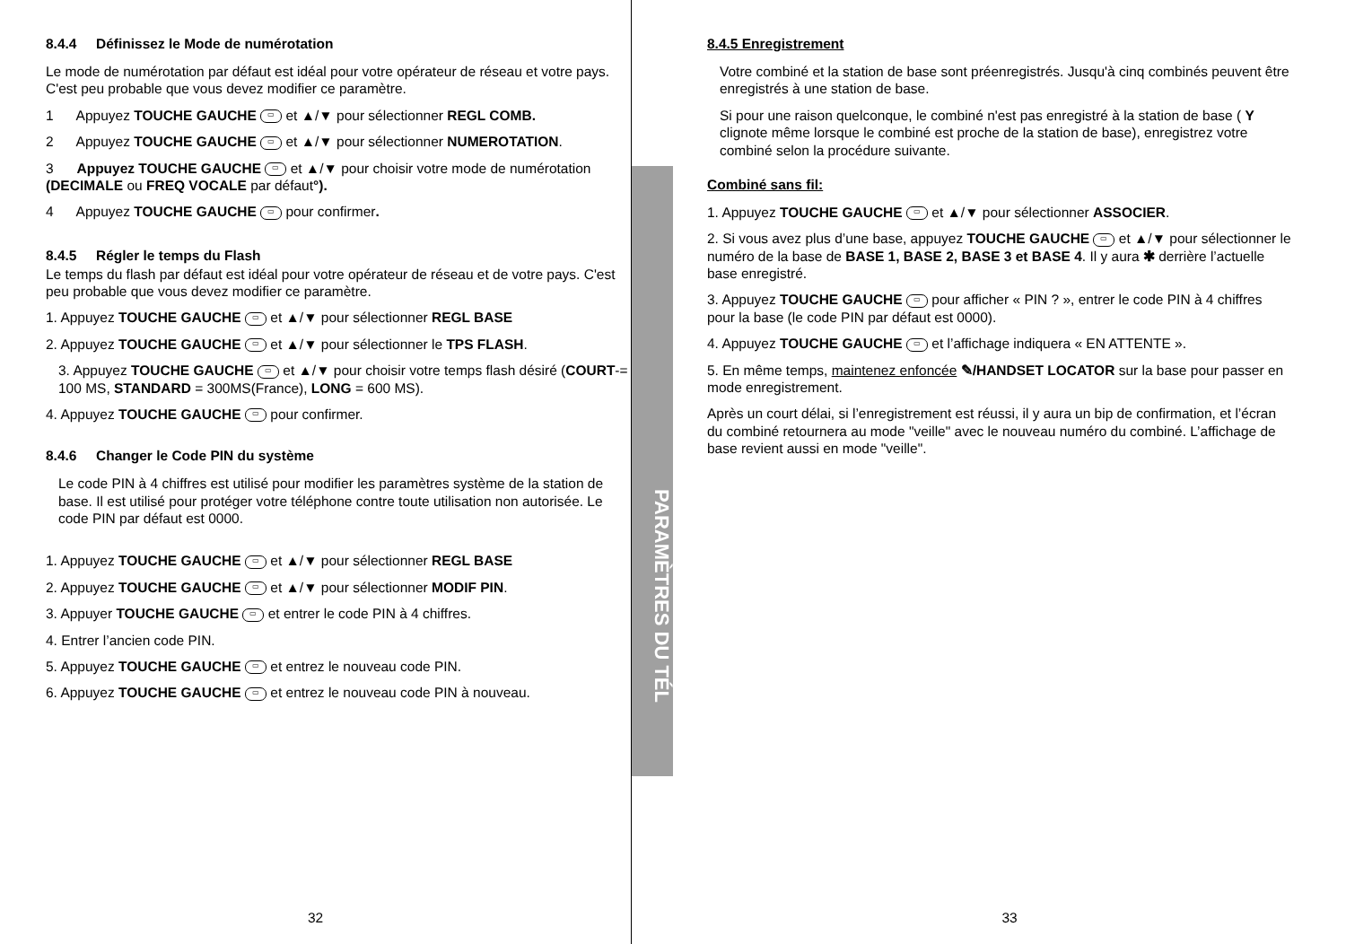8.4.4 Définissez le Mode de numérotation
Le mode de numérotation par défaut est idéal pour votre opérateur de réseau et votre pays. C'est peu probable que vous devez modifier ce paramètre.
1 Appuyez TOUCHE GAUCHE ▭ et ▲/▼ pour sélectionner REGL COMB.
2 Appuyez TOUCHE GAUCHE ▭ et ▲/▼ pour sélectionner NUMEROTATION.
3 Appuyez TOUCHE GAUCHE ▭ et ▲/▼ pour choisir votre mode de numérotation (DECIMALE ou FREQ VOCALE par défaut°).
4 Appuyez TOUCHE GAUCHE ▭ pour confirmer.
8.4.5 Régler le temps du Flash
Le temps du flash par défaut est idéal pour votre opérateur de réseau et de votre pays. C'est peu probable que vous devez modifier ce paramètre.
1. Appuyez TOUCHE GAUCHE ▭ et ▲/▼ pour sélectionner REGL BASE
2. Appuyez TOUCHE GAUCHE ▭ et ▲/▼ pour sélectionner le TPS FLASH.
3. Appuyez TOUCHE GAUCHE ▭ et ▲/▼ pour choisir votre temps flash désiré (COURT-= 100 MS, STANDARD = 300MS(France), LONG = 600 MS).
4. Appuyez TOUCHE GAUCHE ▭ pour confirmer.
8.4.6 Changer le Code PIN du système
Le code PIN à 4 chiffres est utilisé pour modifier les paramètres système de la station de base. Il est utilisé pour protéger votre téléphone contre toute utilisation non autorisée. Le code PIN par défaut est 0000.
1. Appuyez TOUCHE GAUCHE ▭ et ▲/▼ pour sélectionner REGL BASE
2. Appuyez TOUCHE GAUCHE ▭ et ▲/▼ pour sélectionner MODIF PIN.
3. Appuyer TOUCHE GAUCHE ▭ et entrer le code PIN à 4 chiffres.
4. Entrer l’ancien code PIN.
5. Appuyez TOUCHE GAUCHE ▭ et entrez le nouveau code PIN.
6. Appuyez TOUCHE GAUCHE ▭ et entrez le nouveau code PIN à nouveau.
32
PARAMÈTRES DU TÉL
8.4.5 Enregistrement
Votre combiné et la station de base sont préenregistrés. Jusqu'à cinq combinés peuvent être enregistrés à une station de base.
Si pour une raison quelconque, le combiné n'est pas enregistré à la station de base ( Y clignote même lorsque le combiné est proche de la station de base), enregistrez votre combiné selon la procédure suivante.
Combiné sans fil:
1. Appuyez TOUCHE GAUCHE ▭ et ▲/▼ pour sélectionner ASSOCIER.
2. Si vous avez plus d’une base, appuyez TOUCHE GAUCHE ▭ et ▲/▼ pour sélectionner le numéro de la base de BASE 1, BASE 2, BASE 3 et BASE 4. Il y aura ✱ derrière l’actuelle base enregistré.
3. Appuyez TOUCHE GAUCHE ▭ pour afficher « PIN ? », entrer le code PIN à 4 chiffres pour la base (le code PIN par défaut est 0000).
4. Appuyez TOUCHE GAUCHE ▭ et l’affichage indiquera « EN ATTENTE ».
5. En même temps, maintenez enfoncée ✎/HANDSET LOCATOR sur la base pour passer en mode enregistrement.
Après un court délai, si l’enregistrement est réussi, il y aura un bip de confirmation, et l’écran du combiné retournera au mode "veille" avec le nouveau numéro du combiné. L’affichage de base revient aussi en mode "veille".
33